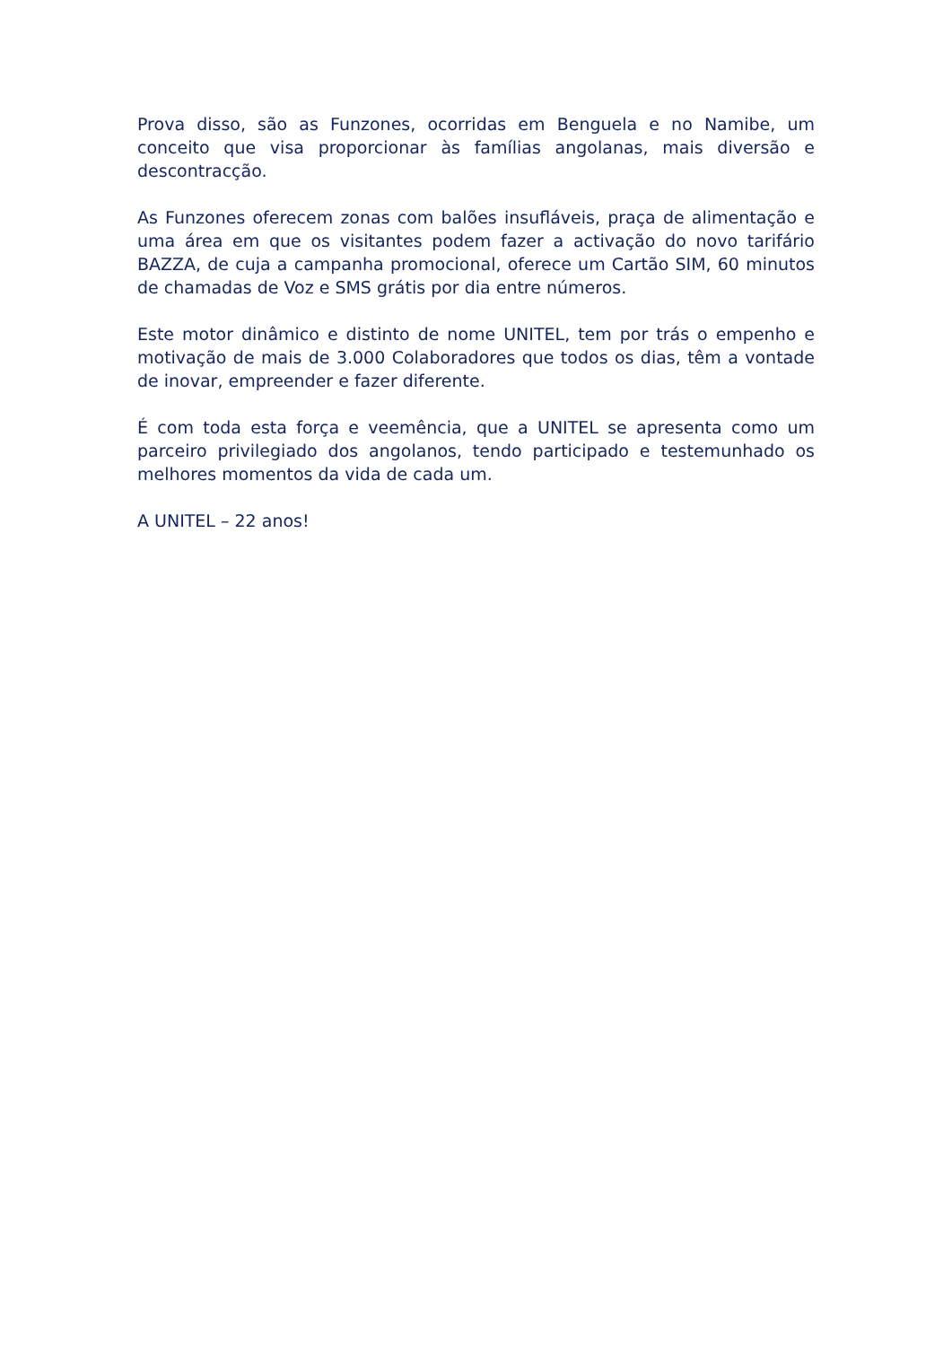Prova disso, são as Funzones, ocorridas em Benguela e no Namibe, um conceito que visa proporcionar às famílias angolanas, mais diversão e descontracção.
As Funzones oferecem zonas com balões insufláveis, praça de alimentação e uma área em que os visitantes podem fazer a activação do novo tarifário BAZZA, de cuja a campanha promocional, oferece um Cartão SIM, 60 minutos de chamadas de Voz e SMS grátis por dia entre números.
Este motor dinâmico e distinto de nome UNITEL, tem por trás o empenho e motivação de mais de 3.000 Colaboradores que todos os dias, têm a vontade de inovar, empreender e fazer diferente.
É com toda esta força e veemência, que a UNITEL se apresenta como um parceiro privilegiado dos angolanos, tendo participado e testemunhado os melhores momentos da vida de cada um.
A UNITEL – 22 anos!